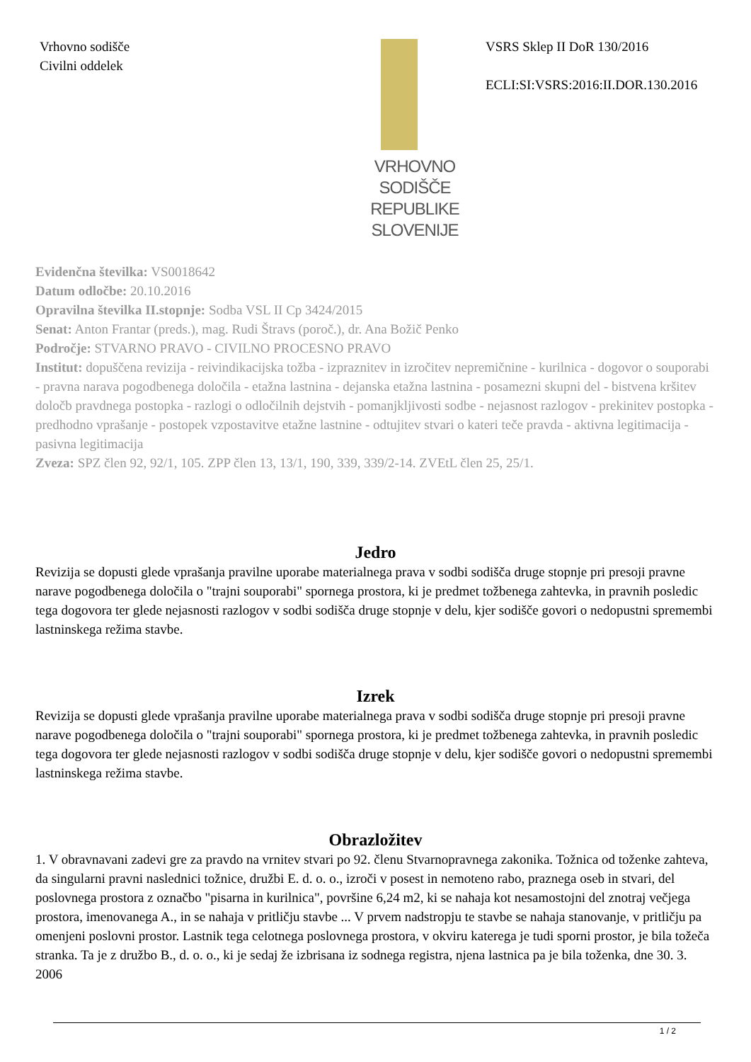Vrhovno sodišče
Civilni oddelek
VRHOVNO SODIŠČE
REPUBLIKE SLOVENIJE
VSRS Sklep II DoR 130/2016
ECLI:SI:VSRS:2016:II.DOR.130.2016
Evidenčna številka: VS0018642
Datum odločbe: 20.10.2016
Opravilna številka II.stopnje: Sodba VSL II Cp 3424/2015
Senat: Anton Frantar (preds.), mag. Rudi Štravs (poroč.), dr. Ana Božič Penko
Področje: STVARNO PRAVO - CIVILNO PROCESNO PRAVO
Institut: dopuščena revizija - reivindikacijska tožba - izpraznitev in izročitev nepremičnine - kurilnica - dogovor o souporabi - pravna narava pogodbenega določila - etažna lastnina - dejanska etažna lastnina - posamezni skupni del - bistvena kršitev določb pravdnega postopka - razlogi o odločilnih dejstvih - pomanjkljivosti sodbe - nejasnost razlogov - prekinitev postopka - predhodno vprašanje - postopek vzpostavitve etažne lastnine - odtujitev stvari o kateri teče pravda - aktivna legitimacija - pasivna legitimacija
Zveza: SPZ člen 92, 92/1, 105. ZPP člen 13, 13/1, 190, 339, 339/2-14. ZVEtL člen 25, 25/1.
Jedro
Revizija se dopusti glede vprašanja pravilne uporabe materialnega prava v sodbi sodišča druge stopnje pri presoji pravne narave pogodbenega določila o "trajni souporabi" spornega prostora, ki je predmet tožbenega zahtevka, in pravnih posledic tega dogovora ter glede nejasnosti razlogov v sodbi sodišča druge stopnje v delu, kjer sodišče govori o nedopustni spremembi lastninskega režima stavbe.
Izrek
Revizija se dopusti glede vprašanja pravilne uporabe materialnega prava v sodbi sodišča druge stopnje pri presoji pravne narave pogodbenega določila o "trajni souporabi" spornega prostora, ki je predmet tožbenega zahtevka, in pravnih posledic tega dogovora ter glede nejasnosti razlogov v sodbi sodišča druge stopnje v delu, kjer sodišče govori o nedopustni spremembi lastninskega režima stavbe.
Obrazložitev
1. V obravnavani zadevi gre za pravdo na vrnitev stvari po 92. členu Stvarnopravnega zakonika. Tožnica od toženke zahteva, da singularni pravni naslednici tožnice, družbi E. d. o. o., izroči v posest in nemoteno rabo, praznega oseb in stvari, del poslovnega prostora z označbo "pisarna in kurilnica", površine 6,24 m2, ki se nahaja kot nesamostojni del znotraj večjega prostora, imenovanega A., in se nahaja v pritličju stavbe ... V prvem nadstropju te stavbe se nahaja stanovanje, v pritličju pa omenjeni poslovni prostor. Lastnik tega celotnega poslovnega prostora, v okviru katerega je tudi sporni prostor, je bila tožeča stranka. Ta je z družbo B., d. o. o., ki je sedaj že izbrisana iz sodnega registra, njena lastnica pa je bila toženka, dne 30. 3. 2006
1 / 2